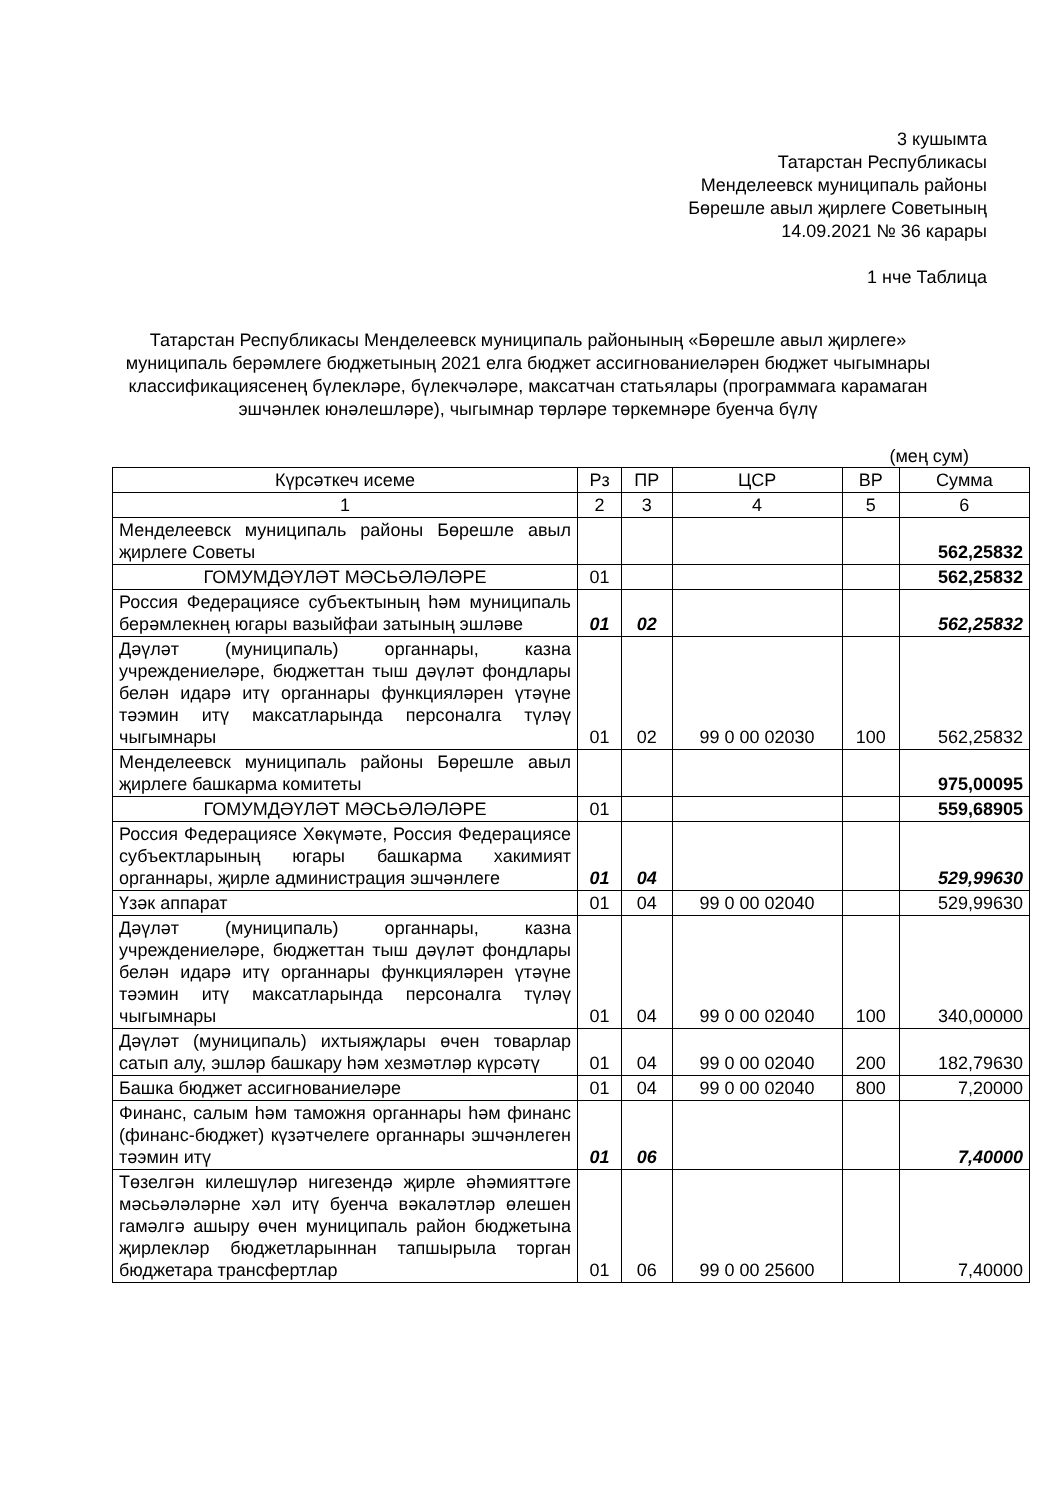3 кушымта
Татарстан Республикасы
Менделеевск муниципаль районы
Бөрешле авыл җирлеге Советының
14.09.2021 № 36 карары
1 нче Таблица
Татарстан Республикасы Менделеевск муниципаль районының «Бөрешле авыл җирлеге» муниципаль берәмлеге бюджетының 2021 елга бюджет ассигнованиеләрен бюджет чыгымнары классификациясенең бүлекләре, бүлекчәләре, максатчан статьялары (программага карамаган эшчәнлек юнәлешләре), чыгымнар төрләре төркемнәре буенча бүлү
(мең сум)
| Күрсәткеч исеме | Рз | ПР | ЦСР | ВР | Сумма |
| --- | --- | --- | --- | --- | --- |
| 1 | 2 | 3 | 4 | 5 | 6 |
| Менделеевск муниципаль районы Бөрешле авыл җирлеге Советы | | | | | 562,25832 |
| ГОМУМДӘҮЛӘТ МӘСЬӘЛӘЛӘРЕ | 01 | | | | 562,25832 |
| Россия Федерациясе субъектының һәм муниципаль берәмлекнең югары вазыйфаи затының эшләве | 01 | 02 | | | 562,25832 |
| Дәүләт (муниципаль) органнары, казна учреждениеләре, бюджеттан тыш дәүләт фондлары белән идарә итү органнары функцияләрен үтәүне тәэмин итү максатларында персоналга түләү чыгымнары | 01 | 02 | 99 0 00 02030 | 100 | 562,25832 |
| Менделеевск муниципаль районы Бөрешле авыл җирлеге башкарма комитеты | | | | | 975,00095 |
| ГОМУМДӘҮЛӘТ МӘСЬӘЛӘЛӘРЕ | 01 | | | | 559,68905 |
| Россия Федерациясе Хөкүмәте, Россия Федерациясе субъектларының югары башкарма хакимият органнары, җирле администрация эшчәнлеге | 01 | 04 | | | 529,99630 |
| Үзәк аппарат | 01 | 04 | 99 0 00 02040 | | 529,99630 |
| Дәүләт (муниципаль) органнары, казна учреждениеләре, бюджеттан тыш дәүләт фондлары белән идарә итү органнары функцияләрен үтәүне тәэмин итү максатларында персоналга түләү чыгымнары | 01 | 04 | 99 0 00 02040 | 100 | 340,00000 |
| Дәүләт (муниципаль) ихтыяҗлары өчен товарлар сатып алу, эшләр башкару һәм хезмәтләр күрсәтү | 01 | 04 | 99 0 00 02040 | 200 | 182,79630 |
| Башка бюджет ассигнованиеләре | 01 | 04 | 99 0 00 02040 | 800 | 7,20000 |
| Финанс, салым һәм таможня органнары һәм финанс (финанс-бюджет) күзәтчелеге органнары эшчәнлеген тәэмин итү | 01 | 06 | | | 7,40000 |
| Төзелгән килешүләр нигезендә җирле әһәмияттәге мәсьәләләрне хәл итү буенча вәкаләтләр өлешен гамәлгә ашыру өчен муниципаль район бюджетына җирлекләр бюджетларыннан тапшырыла торган бюджетара трансфертлар | 01 | 06 | 99 0 00 25600 | | 7,40000 |